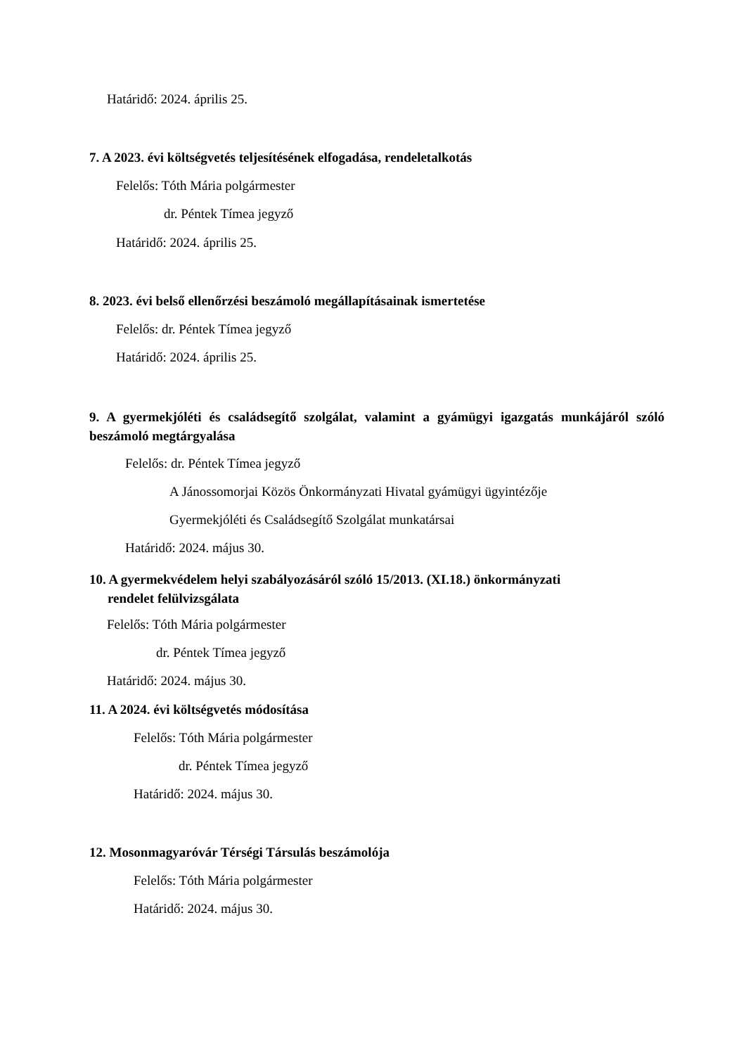Határidő: 2024. április 25.
7. A 2023. évi költségvetés teljesítésének elfogadása, rendeletalkotás
Felelős: Tóth Mária polgármester
dr. Péntek Tímea jegyző
Határidő: 2024. április 25.
8. 2023. évi belső ellenőrzési beszámoló megállapításainak ismertetése
Felelős: dr. Péntek Tímea jegyző
Határidő: 2024. április 25.
9. A gyermekjóléti és családsegítő szolgálat, valamint a gyámügyi igazgatás munkájáról szóló beszámoló megtárgyalása
Felelős: dr. Péntek Tímea jegyző
A Jánossomorjai Közös Önkormányzati Hivatal gyámügyi ügyintézője
Gyermekjóléti és Családsegítő Szolgálat munkatársai
Határidő: 2024. május 30.
10. A gyermekvédelem helyi szabályozásáról szóló 15/2013. (XI.18.) önkormányzati
rendelet felülvizsgálata
Felelős: Tóth Mária polgármester
dr. Péntek Tímea jegyző
Határidő: 2024. május 30.
11. A 2024. évi költségvetés módosítása
Felelős: Tóth Mária polgármester
dr. Péntek Tímea jegyző
Határidő: 2024. május 30.
12. Mosonmagyaróvár Térségi Társulás beszámolója
Felelős: Tóth Mária polgármester
Határidő: 2024. május 30.